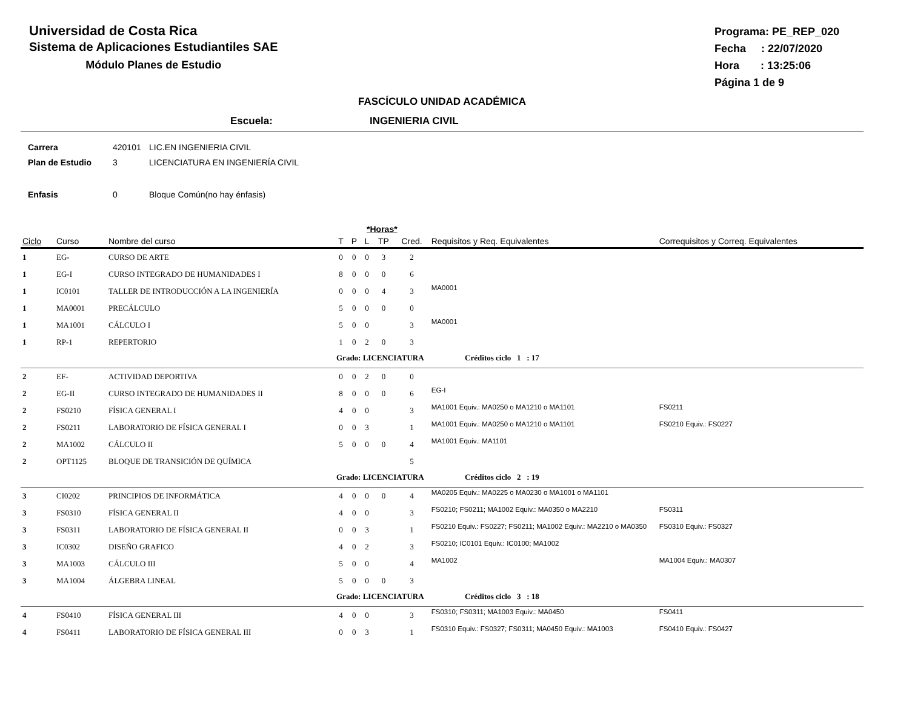Universidad de Costa Rica
Sistema de Aplicaciones Estudiantiles SAE
Módulo Planes de Estudio
Programa: PE_REP_020
Fecha : 22/07/2020
Hora : 13:25:06
Página 1 de 9
FASCÍCULO UNIDAD ACADÉMICA
Escuela: INGENIERIA CIVIL
Carrera 420101 LIC.EN INGENIERIA CIVIL
Plan de Estudio 3 LICENCIATURA EN INGENIERÍA CIVIL
Enfasis 0 Bloque Común(no hay énfasis)
| | | | *Horas* | | | | | | |
| --- | --- | --- | --- | --- | --- | --- | --- | --- | --- |
| Ciclo | Curso | Nombre del curso | T | P | L | TP | Cred. | Requisitos y Req. Equivalentes | Correquisitos y Correq. Equivalentes |
| 1 | EG- | CURSO DE ARTE | 0 | 0 | 0 | 3 | 2 | | |
| 1 | EG-I | CURSO INTEGRADO DE HUMANIDADES I | 8 | 0 | 0 | 0 | 6 | | |
| 1 | IC0101 | TALLER DE INTRODUCCIÓN A LA INGENIERÍA | 0 | 0 | 0 | 4 | 3 | MA0001 | |
| 1 | MA0001 | PRECÁLCULO | 5 | 0 | 0 | 0 | 0 | | |
| 1 | MA1001 | CÁLCULO I | 5 | 0 | 0 | | 3 | MA0001 | |
| 1 | RP-1 | REPERTORIO | 1 | 0 | 2 | 0 | 3 | | |
| | | | Grado: LICENCIATURA Créditos ciclo 1 : 17 | | | | | | |
| 2 | EF- | ACTIVIDAD DEPORTIVA | 0 | 0 | 2 | 0 | 0 | | |
| 2 | EG-II | CURSO INTEGRADO DE HUMANIDADES II | 8 | 0 | 0 | 0 | 6 | EG-I | |
| 2 | FS0210 | FÍSICA GENERAL I | 4 | 0 | 0 | | 3 | MA1001 Equiv.: MA0250 o MA1210 o MA1101 | FS0211 |
| 2 | FS0211 | LABORATORIO DE FÍSICA GENERAL I | 0 | 0 | 3 | | 1 | MA1001 Equiv.: MA0250 o MA1210 o MA1101 | FS0210 Equiv.: FS0227 |
| 2 | MA1002 | CÁLCULO II | 5 | 0 | 0 | 0 | 4 | MA1001 Equiv.: MA1101 | |
| 2 | OPT1125 | BLOQUE DE TRANSICIÓN DE QUÍMICA | | | | | 5 | | |
| | | | Grado: LICENCIATURA Créditos ciclo 2 : 19 | | | | | | |
| 3 | CI0202 | PRINCIPIOS DE INFORMÁTICA | 4 | 0 | 0 | 0 | 4 | MA0205 Equiv.: MA0225 o MA0230 o MA1001 o MA1101 | |
| 3 | FS0310 | FÍSICA GENERAL II | 4 | 0 | 0 | | 3 | FS0210; FS0211; MA1002 Equiv.: MA0350 o MA2210 | FS0311 |
| 3 | FS0311 | LABORATORIO DE FÍSICA GENERAL II | 0 | 0 | 3 | | 1 | FS0210 Equiv.: FS0227; FS0211; MA1002 Equiv.: MA2210 o MA0350 | FS0310 Equiv.: FS0327 |
| 3 | IC0302 | DISEÑO GRAFICO | 4 | 0 | 2 | | 3 | FS0210; IC0101 Equiv.: IC0100; MA1002 | |
| 3 | MA1003 | CÁLCULO III | 5 | 0 | 0 | | 4 | MA1002 | MA1004 Equiv.: MA0307 |
| 3 | MA1004 | ÁLGEBRA LINEAL | 5 | 0 | 0 | 0 | 3 | | |
| | | | Grado: LICENCIATURA Créditos ciclo 3 : 18 | | | | | | |
| 4 | FS0410 | FÍSICA GENERAL III | 4 | 0 | 0 | | 3 | FS0310; FS0311; MA1003 Equiv.: MA0450 | FS0411 |
| 4 | FS0411 | LABORATORIO DE FÍSICA GENERAL III | 0 | 0 | 3 | | 1 | FS0310 Equiv.: FS0327; FS0311; MA0450 Equiv.: MA1003 | FS0410 Equiv.: FS0427 |